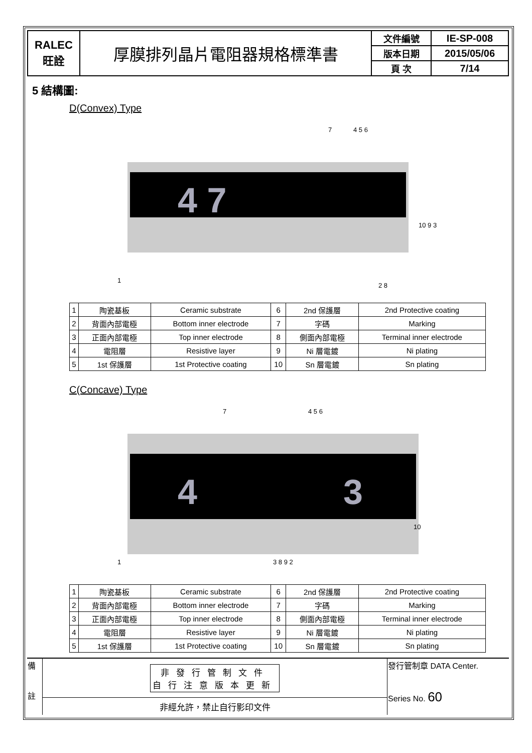| RALEC 旺詮 | 厚膜排列晶片電阻器規格標準書 | 文件編號 | IE-SP-008 |
| | | 版本日期 | 2015/05/06 |
| | | 頁 次 | 7/14 |
5 結構圖:
D(Convex) Type
4 7
1
7
2 8
10 9 3
4 5 6
| 1 | 陶瓷基板 | Ceramic substrate | 6 | 2nd 保護層 | 2nd Protective coating |
| 2 | 背面內部電極 | Bottom inner electrode | 7 | 字碼 | Marking |
| 3 | 正面內部電極 | Top inner electrode | 8 | 側面內部電極 | Terminal inner electrode |
| 4 | 電阻層 | Resistive layer | 9 | Ni 層電鍍 | Ni plating |
| 5 | 1st 保護層 | 1st Protective coating | 10 | Sn 層電鍍 | Sn plating |
C(Concave) Type
4
3
1
7
4 5 6
3 8 9 2
10
| 1 | 陶瓷基板 | Ceramic substrate | 6 | 2nd 保護層 | 2nd Protective coating |
| 2 | 背面內部電極 | Bottom inner electrode | 7 | 字碼 | Marking |
| 3 | 正面內部電極 | Top inner electrode | 8 | 側面內部電極 | Terminal inner electrode |
| 4 | 電阻層 | Resistive layer | 9 | Ni 層電鍍 | Ni plating |
| 5 | 1st 保護層 | 1st Protective coating | 10 | Sn 層電鍍 | Sn plating |
| 備 註 | 非發行管制文件 自行注意版本更新 | 發行管制章 DATA Center. Series No. 60 |
| | 非經允許，禁止自行影印文件 | |